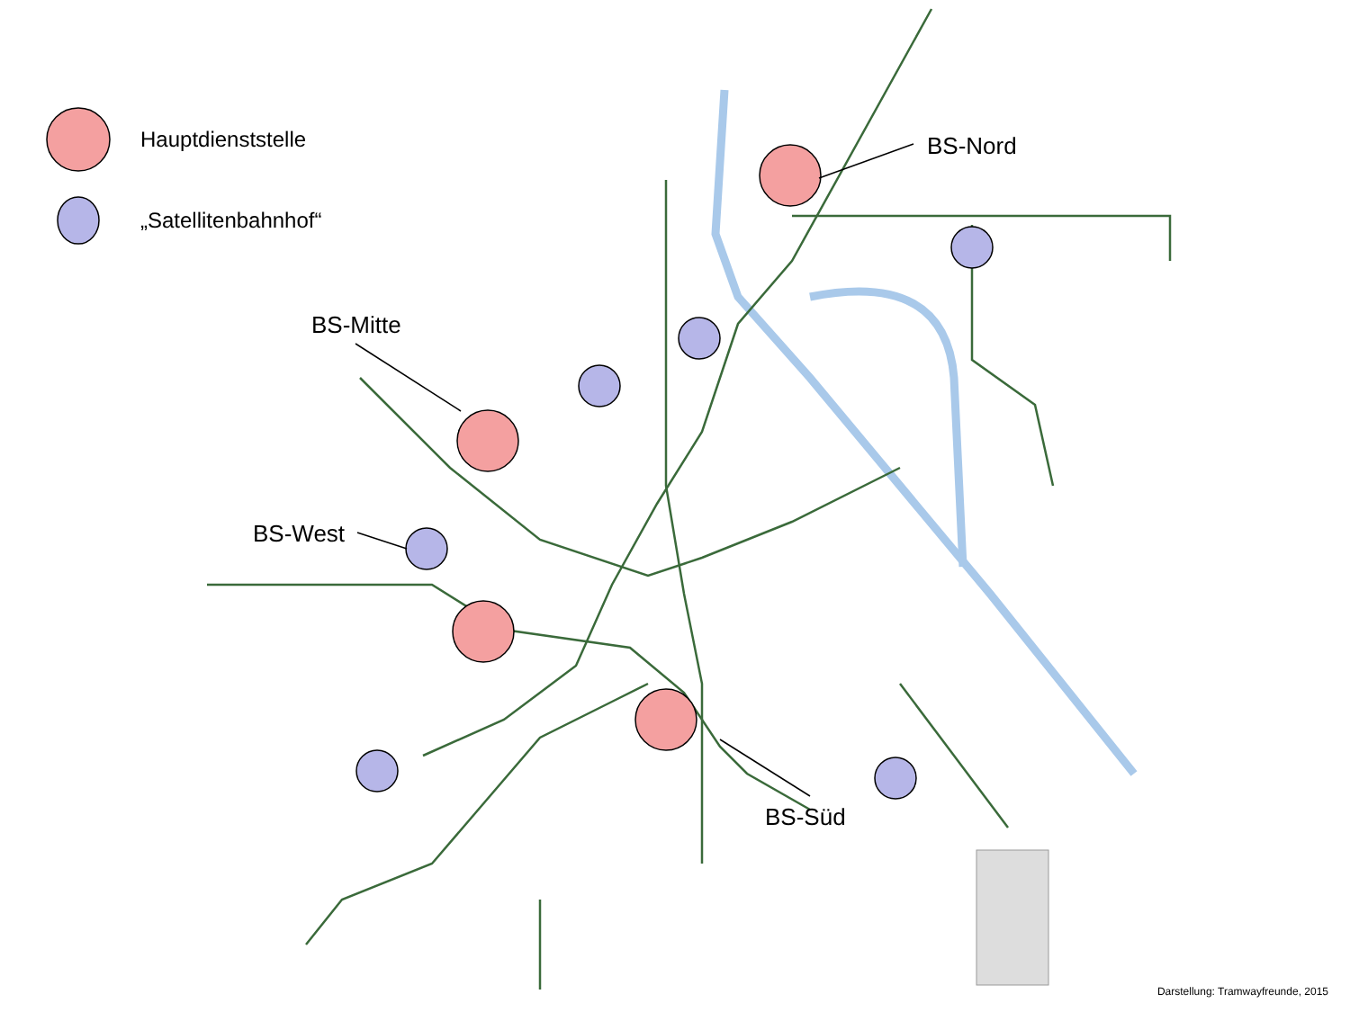Hauptdienststelle
„Satellitenbahnhof“
BS-Nord
BS-Mitte
BS-West
BS-Süd
Darstellung: Tramwayfreunde, 2015